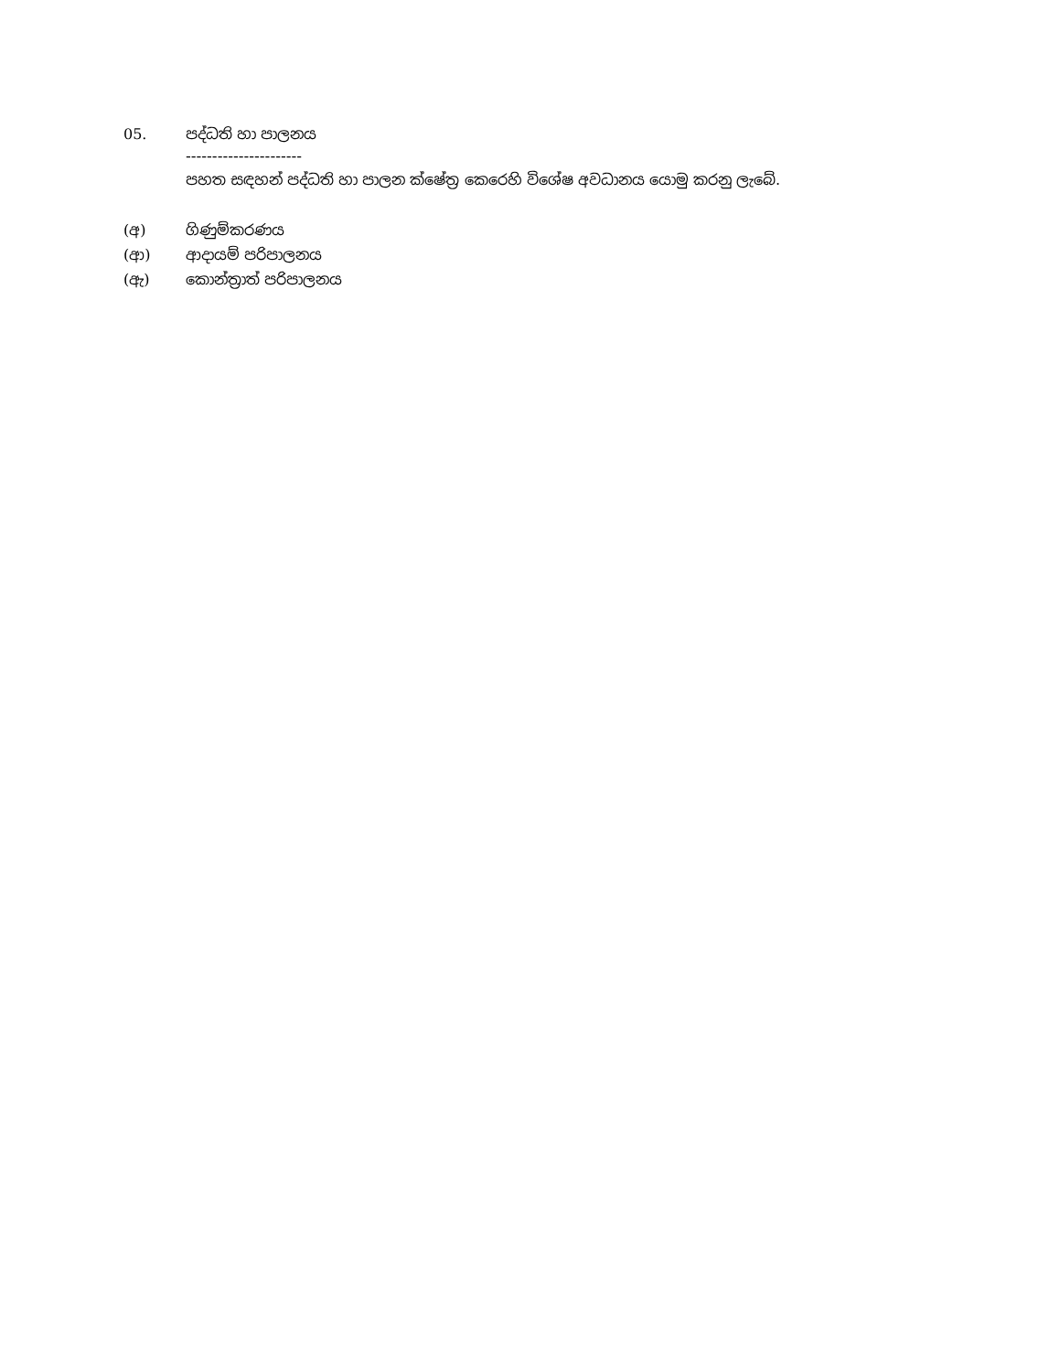05. පද්ධති හා පාලනය
----------------------
පහත සඳහන් පද්ධති හා පාලන ක්ෂේත්‍ර කෙරෙහි විශේෂ අවධානය යොමු කරනු ලැබේ.
(අ) ගිණුම්කරණය
(ආ) ආදායම් පරිපාලනය
(ඇ) කොන්ත්‍රාත් පරිපාලනය